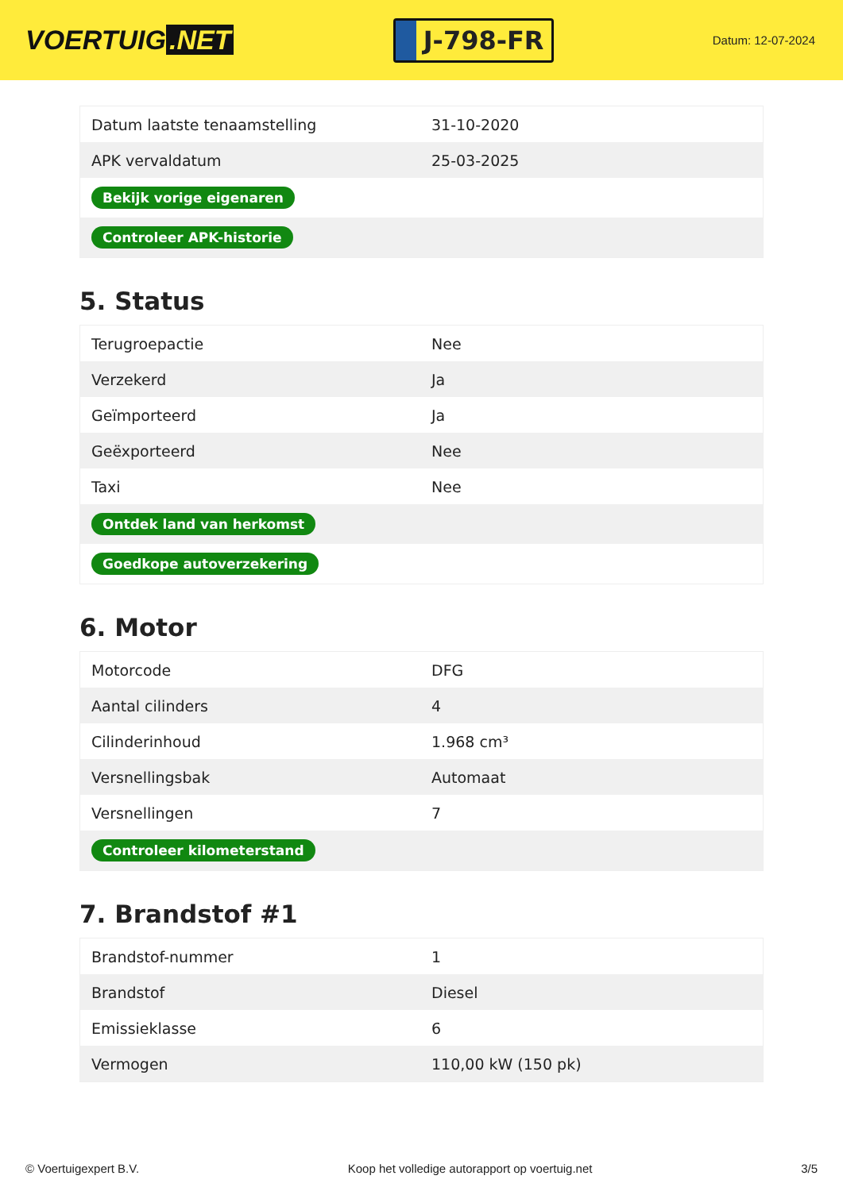VOERTUIG.NET
J-798-FR
Datum: 12-07-2024
| Datum laatste tenaamstelling | 31-10-2020 |
| APK vervaldatum | 25-03-2025 |
| Bekijk vorige eigenaren | |
| Controleer APK-historie | |
5. Status
| Terugroepactie | Nee |
| Verzekerd | Ja |
| Geïmporteerd | Ja |
| Geëxporteerd | Nee |
| Taxi | Nee |
| Ontdek land van herkomst | |
| Goedkope autoverzekering | |
6. Motor
| Motorcode | DFG |
| Aantal cilinders | 4 |
| Cilinderinhoud | 1.968 cm³ |
| Versnellingsbak | Automaat |
| Versnellingen | 7 |
| Controleer kilometerstand | |
7. Brandstof #1
| Brandstof-nummer | 1 |
| Brandstof | Diesel |
| Emissieklasse | 6 |
| Vermogen | 110,00 kW (150 pk) |
© Voertuigexpert B.V. Koop het volledige autorapport op voertuig.net 3/5